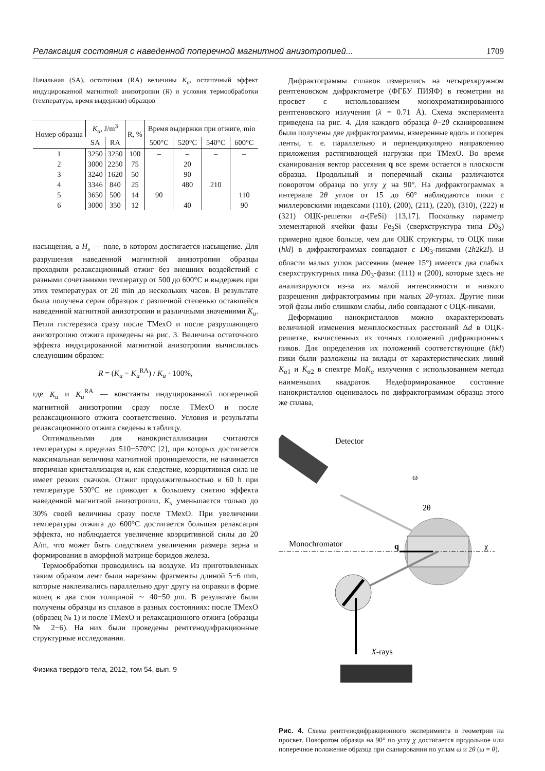Релаксация состояния с наведенной поперечной магнитной анизотропией... 1709
Начальная (SA), остаточная (RA) величины K<sub>u</sub>, остаточный эффект индуцированной магнитной анизотропии (R) и условия термообработки (температура, время выдержки) образцов
| Номер образца | K<sub>u</sub> , J/m<sup>3</sup> | | R, % | Время выдержки при отжиге, min | | | |
| --- | --- | --- | --- | --- | --- | --- | --- |
| | SA | RA | | 500°C | 520°C | 540°C | 600°C |
| 1 | 3250 | 3250 | 100 | – | – | – | – |
| 2 | 3000 | 2250 | 75 | | 20 | | |
| 3 | 3240 | 1620 | 50 | | 90 | | |
| 4 | 3346 | 840 | 25 | | 480 | 210 | |
| 5 | 3650 | 500 | 14 | 90 | | | 110 |
| 6 | 3000 | 350 | 12 | | 40 | | 90 |
насыщения, а H<sub>s</sub> — поле, в котором достигается насыщение. Для разрушения наведенной магнитной анизотропии образцы проходили релаксационный отжиг без внешних воздействий с разными сочетаниями температур от 500 до 600°C и выдержек при этих температурах от 20 min до нескольких часов. В результате была получена серия образцов с различной степенью оставшейся наведенной магнитной анизотропии и различными значениями K<sub>u</sub>. Петли гистерезиса сразу после ТМехО и после разрушающего анизотропию отжига приведены на рис. 3. Величина остаточного эффекта индуцированной магнитной анизотропии вычислялась следующим образом:
R = (K<sub>u</sub> − K<sub>u</sub><sup>RA</sup>) / K<sub>u</sub> · 100%,
где K<sub>u</sub> и K<sub>u</sub><sup>RA</sup> — константы индуцированной поперечной магнитной анизотропии сразу после ТМехО и после релаксационного отжига соответственно. Условия и результаты релаксационного отжига сведены в таблицу.
Оптимальными для нанокристаллизации считаются температуры в пределах 510−570°C [2], при которых достигается максимальная величина магнитной проницаемости, не начинается вторичная кристаллизация и, как следствие, коэрцитивная сила не имеет резких скачков. Отжиг продолжительностью в 60 h при температуре 530°C не приводит к большему снятию эффекта наведенной магнитной анизотропии, K<sub>u</sub> уменьшается только до 30% своей величины сразу после ТМехО. При увеличении температуры отжига до 600°C достигается большая релаксация эффекта, но наблюдается увеличение коэрцитивной силы до 20 A/m, что может быть следствием увеличения размера зерна и формирования в аморфной матрице боридов железа.
Термообработки проводились на воздухе. Из приготовленных таким образом лент были нарезаны фрагменты длиной 5−6 mm, которые наклеивались параллельно друг другу на оправки в форме колец в два слоя толщиной ∼ 40−50 μm. В результате были получены образцы из сплавов в разных состояниях: после ТМехО (образец № 1) и после ТМехО и релаксационного отжига (образцы № 2−6). На них были проведены рентгенодифракционные структурные исследования.
Физика твердого тела, 2012, том 54, вып. 9
Дифрактограммы сплавов измерялись на четырехкружном рентгеновском дифрактометре (ФГБУ ПИЯФ) в геометрии на просвет с использованием монохроматизированного рентгеновского излучения (λ = 0.71 Å). Схема эксперимента приведена на рис. 4. Для каждого образца θ−2θ сканированием были получены две дифрактограммы, измеренные вдоль и поперек ленты, т. е. параллельно и перпендикулярно направлению приложения растягивающей нагрузки при ТМехО. Во время сканирования вектор рассеяния q все время остается в плоскости образца. Продольный и поперечный сканы различаются поворотом образца по углу χ на 90°. На дифрактограммах в интервале 2θ углов от 15 до 60° наблюдаются пики с миллеровскими индексами (110), (200), (211), (220), (310), (222) и (321) ОЦК-решетки α-(FeSi) [13,17]. Поскольку параметр элементарной ячейки фазы Fe<sub>3</sub>Si (сверхструктура типа D0<sub>3</sub>) примерно вдвое больше, чем для ОЦК структуры, то ОЦК пики (hkl) в дифрактограммах совпадают с D0<sub>3</sub>-пиками (2h2k2l). В области малых углов рассеяния (менее 15°) имеется два слабых сверхструктурных пика D0<sub>3</sub>-фазы: (111) и (200), которые здесь не анализируются из-за их малой интенсивности и низкого разрешения дифрактограммы при малых 2θ-углах. Другие пики этой фазы либо слишком слабы, либо совпадают с ОЦК-пиками.
Деформацию нанокристаллов можно охарактеризовать величиной изменения межплоскостных расстояний Δd в ОЦК-решетке, вычисленных из точных положений дифракционных пиков. Для определения их положений соответствующие (hkl) пики были разложены на вклады от характеристических линий K<sub>α1</sub> и K<sub>α2</sub> в спектре MoK<sub>α</sub> излучения с использованием метода наименьших квадратов. Недеформированное состояние нанокристаллов оценивалось по дифрактограммам образца этого же сплава,
Detector
2θ
ω
Monochromator
χ
q
X-rays
Рис. 4. Схема рентгенодифракционного эксперимента в геометрии на просвет. Поворотом образца на 90° по углу χ достигается продольное или поперечное положение образца при сканировании по углам ω и 2θ (ω = θ).